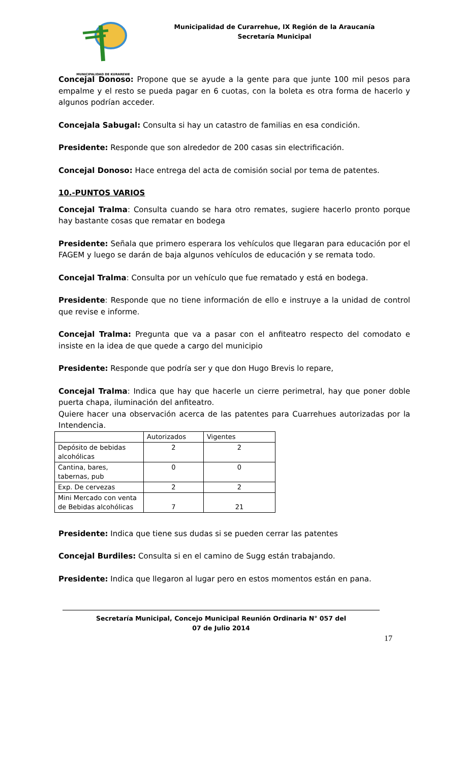MUNICIPALIDAD DE KURAREWE
Municipalidad de Curarrehue, IX Región de la Araucanía
Secretaría Municipal
Concejal Donoso: Propone que se ayude a la gente para que junte 100 mil pesos para empalme y el resto se pueda pagar en 6 cuotas, con la boleta es otra forma de hacerlo y algunos podrían acceder.
Concejala Sabugal: Consulta si hay un catastro de familias en esa condición.
Presidente: Responde que son alrededor de 200 casas sin electrificación.
Concejal Donoso: Hace entrega del acta de comisión social por tema de patentes.
10.-PUNTOS VARIOS
Concejal Tralma: Consulta cuando se hara otro remates, sugiere hacerlo pronto porque hay bastante cosas que rematar en bodega
Presidente: Señala que primero esperara los vehículos que llegaran para educación por el FAGEM y luego se darán de baja algunos vehículos de educación y se remata todo.
Concejal Tralma: Consulta por un vehículo que fue rematado y está en bodega.
Presidente: Responde que no tiene información de ello e instruye a la unidad de control que revise e informe.
Concejal Tralma: Pregunta que va a pasar con el anfiteatro respecto del comodato e insiste en la idea de que quede a cargo del municipio
Presidente: Responde que podría ser y que don Hugo Brevis lo repare,
Concejal Tralma: Indica que hay que hacerle un cierre perimetral, hay que poner doble puerta chapa, iluminación del anfiteatro.
Quiere hacer una observación acerca de las patentes para Cuarrehues autorizadas por la Intendencia.
| | Autorizados | Vigentes |
| Depósito de bebidas alcohólicas | 2 | 2 |
| Cantina, bares, tabernas, pub | 0 | 0 |
| Exp. De cervezas | 2 | 2 |
| Mini Mercado con venta de Bebidas alcohólicas | 7 | 21 |
Presidente: Indica que tiene sus dudas si se pueden cerrar las patentes
Concejal Burdiles: Consulta si en el camino de Sugg están trabajando.
Presidente: Indica que llegaron al lugar pero en estos momentos están en pana.
Secretaría Municipal, Concejo Municipal Reunión Ordinaria N° 057 del
07 de Julio 2014
17